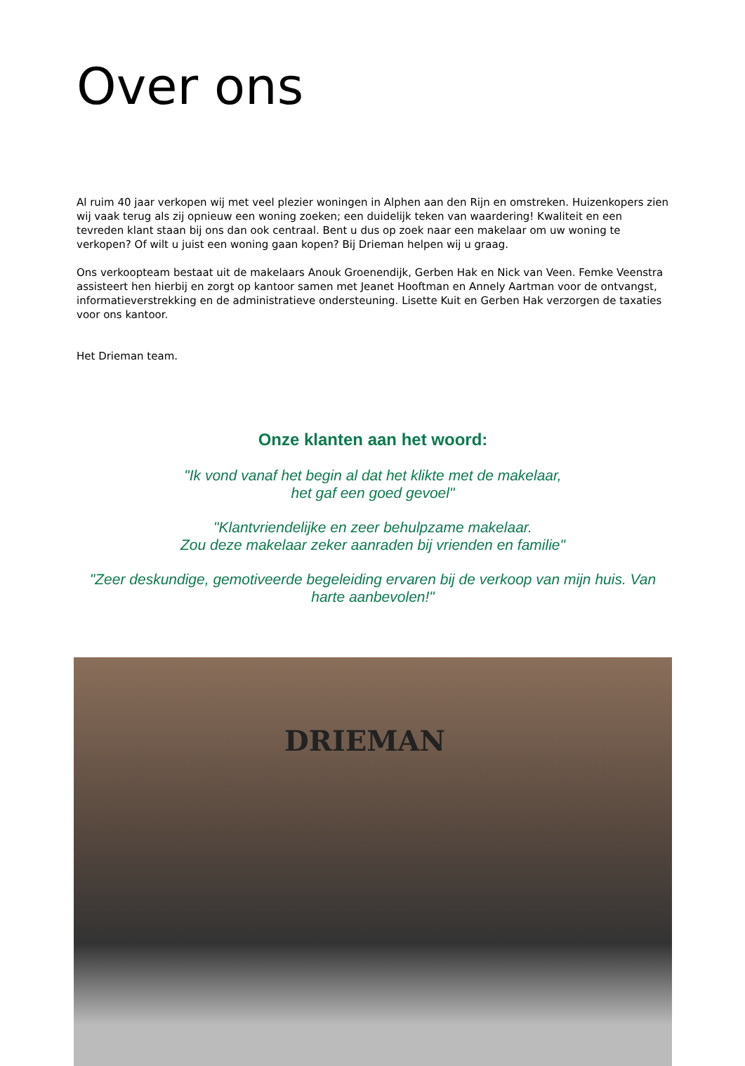Over ons
Al ruim 40 jaar verkopen wij met veel plezier woningen in Alphen aan den Rijn en omstreken. Huizenkopers zien wij vaak terug als zij opnieuw een woning zoeken; een duidelijk teken van waardering! Kwaliteit en een tevreden klant staan bij ons dan ook centraal. Bent u dus op zoek naar een makelaar om uw woning te verkopen? Of wilt u juist een woning gaan kopen? Bij Drieman helpen wij u graag.
Ons verkoopteam bestaat uit de makelaars Anouk Groenendijk, Gerben Hak en Nick van Veen. Femke Veenstra assisteert hen hierbij en zorgt op kantoor samen met Jeanet Hooftman en Annely Aartman voor de ontvangst, informatieverstrekking en de administratieve ondersteuning. Lisette Kuit en Gerben Hak verzorgen de taxaties voor ons kantoor.
Het Drieman team.
Onze klanten aan het woord:
"Ik vond vanaf het begin al dat het klikte met de makelaar,
het gaf een goed gevoel"
"Klantvriendelijke en zeer behulpzame makelaar.
Zou deze makelaar zeker aanraden bij vrienden en familie"
"Zeer deskundige, gemotiveerde begeleiding ervaren bij de verkoop van mijn huis. Van harte aanbevolen!"
DRIEMAN